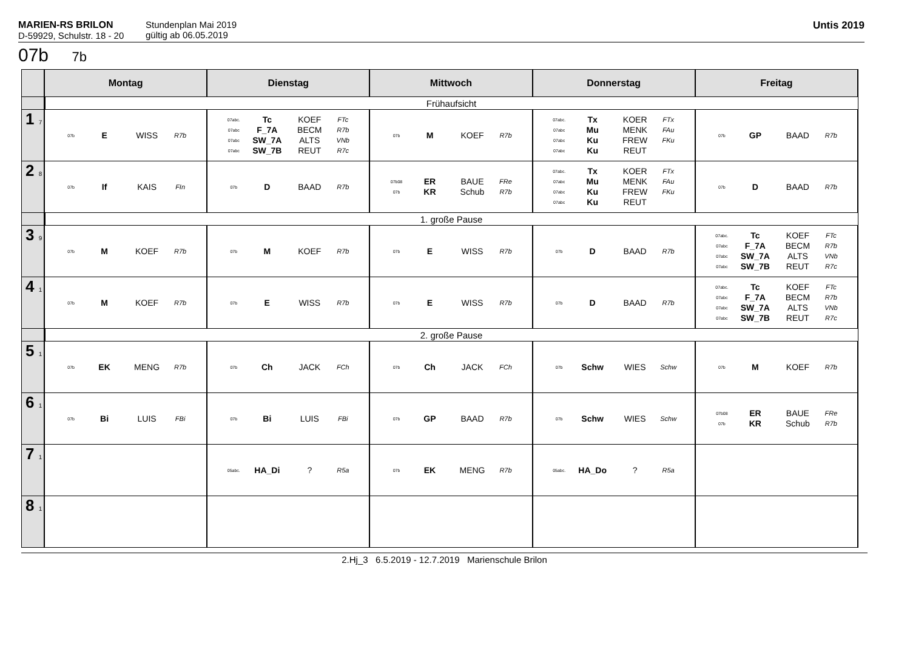MARIEN-RS BRILON
D-59929, Schulstr. 18 - 20
Stundenplan Mai 2019
gültig ab 06.05.2019
Untis 2019
07b 7b
| | Montag | Dienstag | Mittwoch | Donnerstag | Freitag |
| --- | --- | --- | --- | --- | --- |
| | Frühaufsicht | | | | |
| 1 7 | 07b E WISS R7b | 07abc. Tc KOEF FTc 07abc F_7A BECM R7b 07abc SW_7A ALTS VNb 07abc SW_7B REUT R7c | 07b M KOEF R7b | 07abc. Tx KOER FTx 07abc Mu MENK FAu 07abc Ku FREW FKu 07abc Ku REUT | 07b GP BAAD R7b |
| 2 8 | 07b If KAIS FIn | 07b D BAAD R7b | 07b08 ER BAUE FRe 07b KR Schub R7b | 07abc. Tx KOER FTx 07abc Mu MENK FAu 07abc Ku FREW FKu 07abc Ku REUT | 07b D BAAD R7b |
| | 1. große Pause | | | | |
| 3 9 | 07b M KOEF R7b | 07b M KOEF R7b | 07b E WISS R7b | 07b D BAAD R7b | 07abc. Tc KOEF FTc 07abc F_7A BECM R7b 07abc SW_7A ALTS VNb 07abc SW_7B REUT R7c |
| 4 1 | 07b M KOEF R7b | 07b E WISS R7b | 07b E WISS R7b | 07b D BAAD R7b | 07abc. Tc KOEF FTc 07abc F_7A BECM R7b 07abc SW_7A ALTS VNb 07abc SW_7B REUT R7c |
| | 2. große Pause | | | | |
| 5 1 | 07b EK MENG R7b | 07b Ch JACK FCh | 07b Ch JACK FCh | 07b Schw WIES Schw | 07b M KOEF R7b |
| 6 1 | 07b Bi LUIS FBi | 07b Bi LUIS FBi | 07b GP BAAD R7b | 07b Schw WIES Schw | 07b08 ER BAUE FRe 07b KR Schub R7b |
| 7 1 | | 05abc. HA_Di ? R5a | 07b EK MENG R7b | 05abc. HA_Do ? R5a | |
| 8 1 | | | | | |
2.Hj_3 6.5.2019 - 12.7.2019 Marienschule Brilon